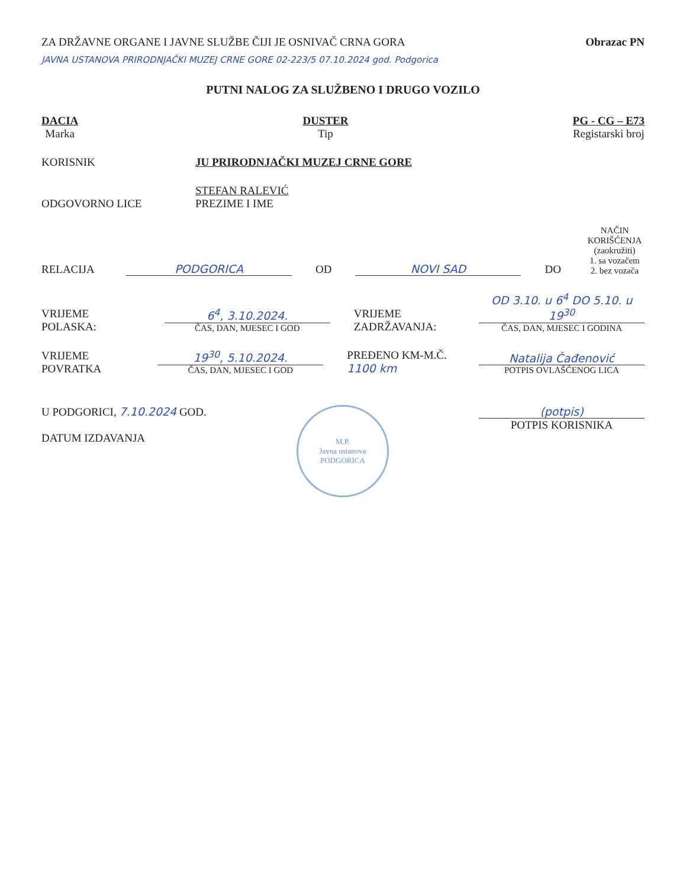ZA DRŽAVNE ORGANE I JAVNE SLUŽBE ČIJI JE OSNIVAČ CRNA GORA
Obrazac PN
JAVNA USTANOVA PRIRODNJAČKI MUZEJ CRNE GORE 02-223/5 07.10.2024 god. Podgorica
PUTNI NALOG ZA SLUŽBENO I DRUGO VOZILO
DACIA
Marka
DUSTER
Tip
PG - CG – E73
Registarski broj
KORISNIK
JU PRIRODNJAČKI MUZEJ CRNE GORE
ODGOVORNO LICE
STEFAN RALEVIĆ
PREZIME I IME
RELACIJA
PODGORICA
OD
NOVI SAD
DO
NAČIN KORIŠĆENJA (zaokružiti)
1. sa vozačem
2. bez vozača
VRIJEME POLASKA:
6<sup>4</sup>, 3.10.2024.
ČAS, DAN, MJESEC I GOD
VRIJEME ZADRŽAVANJA:
OD 3.10. u 6<sup>4</sup> DO 5.10. u 19<sup>30</sup>
ČAS, DAN, MJESEC I GODINA
VRIJEME POVRATKA
19<sup>30</sup>, 5.10.2024.
ČAS, DAN, MJESEC I GOD
PREĐENO KM-M.Č. 1100 km
Natalija Čađenović
POTPIS OVLAŠĆENOG LICA
U PODGORICI, 7.10.2024 GOD.
DATUM IZDAVANJA
M.P.
Javna ustanova PODGORICA
(potpis)
POTPIS KORISNIKA